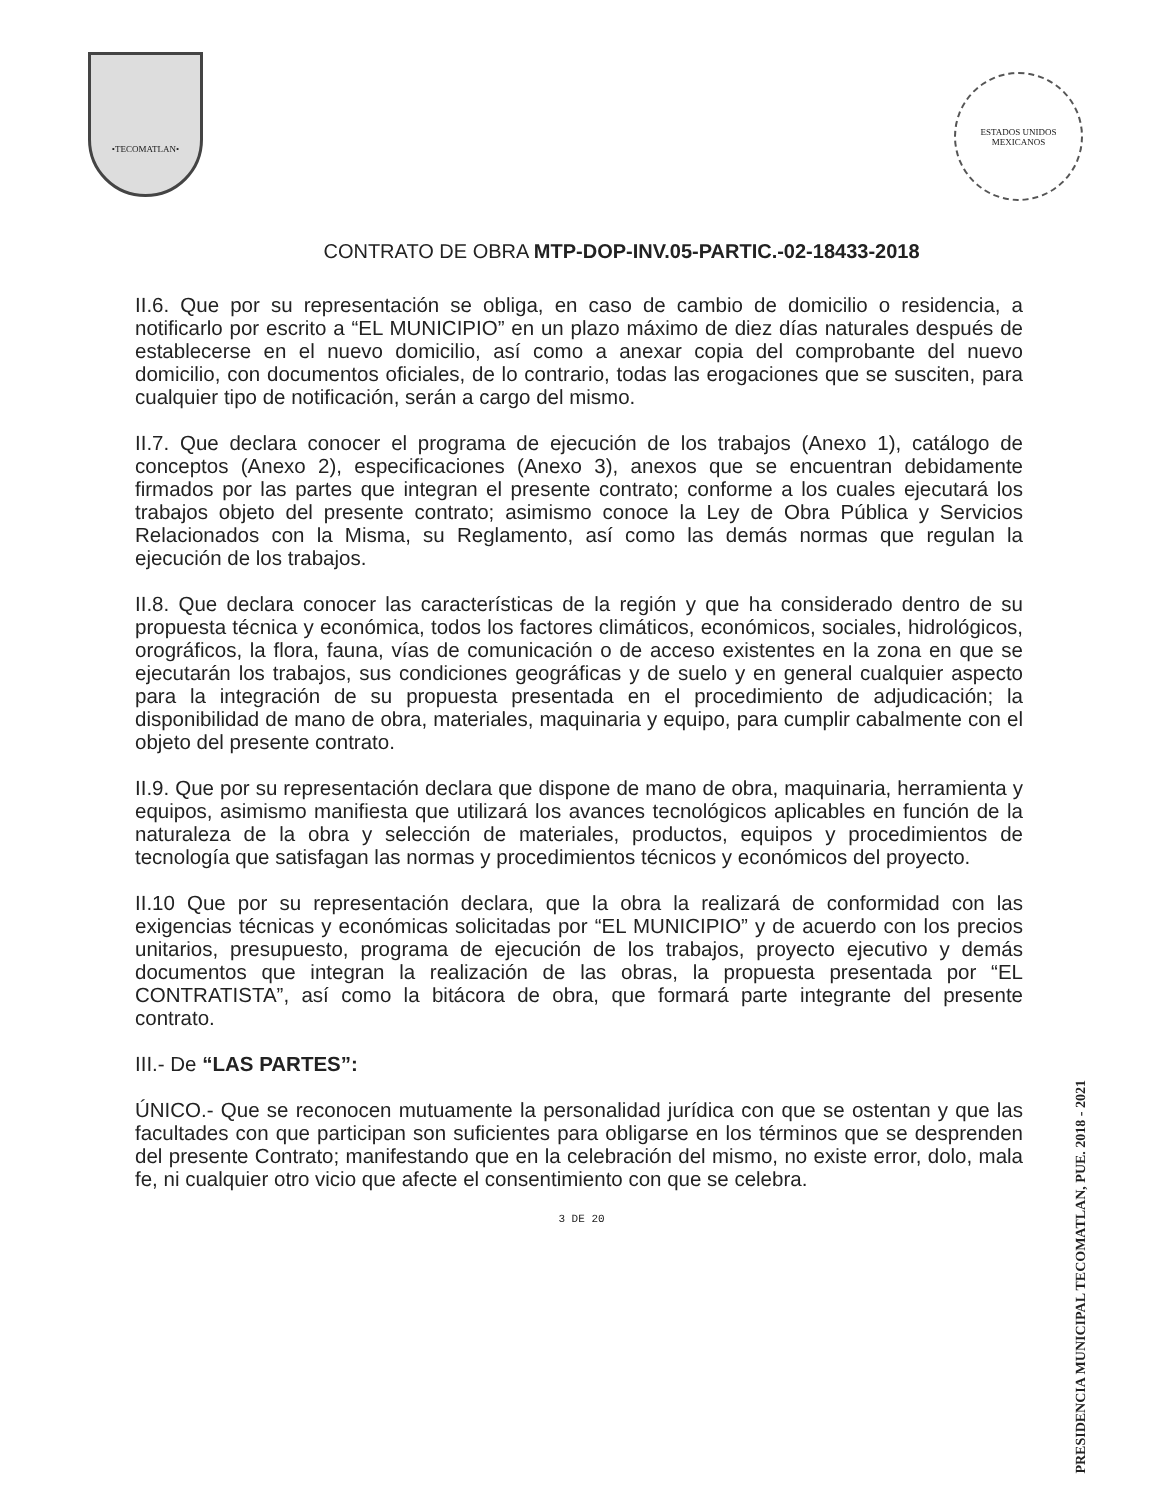•TECOMATLAN•
ESTADOS UNIDOS MEXICANOS
CONTRATO DE OBRA MTP-DOP-INV.05-PARTIC.-02-18433-2018
II.6. Que por su representación se obliga, en caso de cambio de domicilio o residencia, a notificarlo por escrito a “EL MUNICIPIO” en un plazo máximo de diez días naturales después de establecerse en el nuevo domicilio, así como a anexar copia del comprobante del nuevo domicilio, con documentos oficiales, de lo contrario, todas las erogaciones que se susciten, para cualquier tipo de notificación, serán a cargo del mismo.
II.7. Que declara conocer el programa de ejecución de los trabajos (Anexo 1), catálogo de conceptos (Anexo 2), especificaciones (Anexo 3), anexos que se encuentran debidamente firmados por las partes que integran el presente contrato; conforme a los cuales ejecutará los trabajos objeto del presente contrato; asimismo conoce la Ley de Obra Pública y Servicios Relacionados con la Misma, su Reglamento, así como las demás normas que regulan la ejecución de los trabajos.
II.8. Que declara conocer las características de la región y que ha considerado dentro de su propuesta técnica y económica, todos los factores climáticos, económicos, sociales, hidrológicos, orográficos, la flora, fauna, vías de comunicación o de acceso existentes en la zona en que se ejecutarán los trabajos, sus condiciones geográficas y de suelo y en general cualquier aspecto para la integración de su propuesta presentada en el procedimiento de adjudicación; la disponibilidad de mano de obra, materiales, maquinaria y equipo, para cumplir cabalmente con el objeto del presente contrato.
II.9. Que por su representación declara que dispone de mano de obra, maquinaria, herramienta y equipos, asimismo manifiesta que utilizará los avances tecnológicos aplicables en función de la naturaleza de la obra y selección de materiales, productos, equipos y procedimientos de tecnología que satisfagan las normas y procedimientos técnicos y económicos del proyecto.
II.10 Que por su representación declara, que la obra la realizará de conformidad con las exigencias técnicas y económicas solicitadas por “EL MUNICIPIO” y de acuerdo con los precios unitarios, presupuesto, programa de ejecución de los trabajos, proyecto ejecutivo y demás documentos que integran la realización de las obras, la propuesta presentada por “EL CONTRATISTA”, así como la bitácora de obra, que formará parte integrante del presente contrato.
III.- De “LAS PARTES”:
ÚNICO.- Que se reconocen mutuamente la personalidad jurídica con que se ostentan y que las facultades con que participan son suficientes para obligarse en los términos que se desprenden del presente Contrato; manifestando que en la celebración del mismo, no existe error, dolo, mala fe, ni cualquier otro vicio que afecte el consentimiento con que se celebra.
3 DE 20
PRESIDENCIA MUNICIPAL TECOMATLAN, PUE. 2018 - 2021